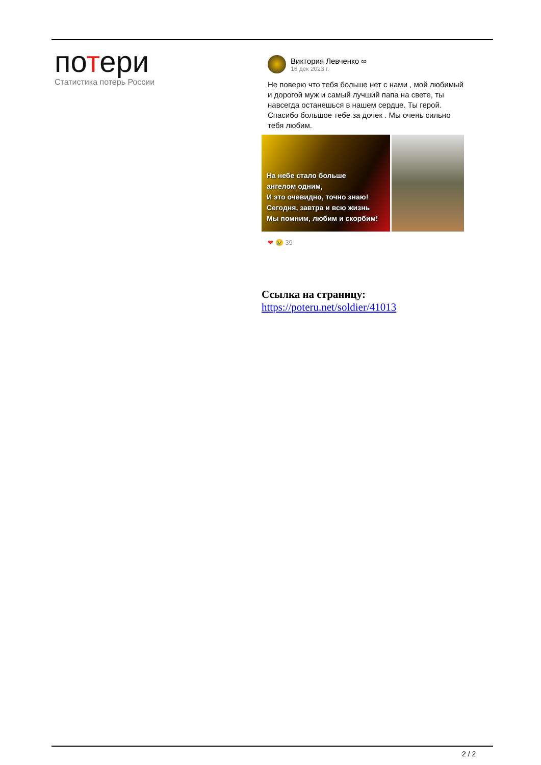потери
Статистика потерь России
Виктория Левченко ∞
16 дек 2023 г.
Не поверю что тебя больше нет с нами , мой любимый и дорогой муж и самый лучший папа на свете, ты навсегда останешься в нашем сердце. Ты герой. Спасибо большое тебе за дочек . Мы очень сильно тебя любим.
На небе стало больше
ангелом одним,
И это очевидно, точно знаю!
Сегодня, завтра и всю жизнь
Мы помним, любим и скорбим!
❤ 😢 39
Ссылка на страницу:
https://poteru.net/soldier/41013
2 / 2